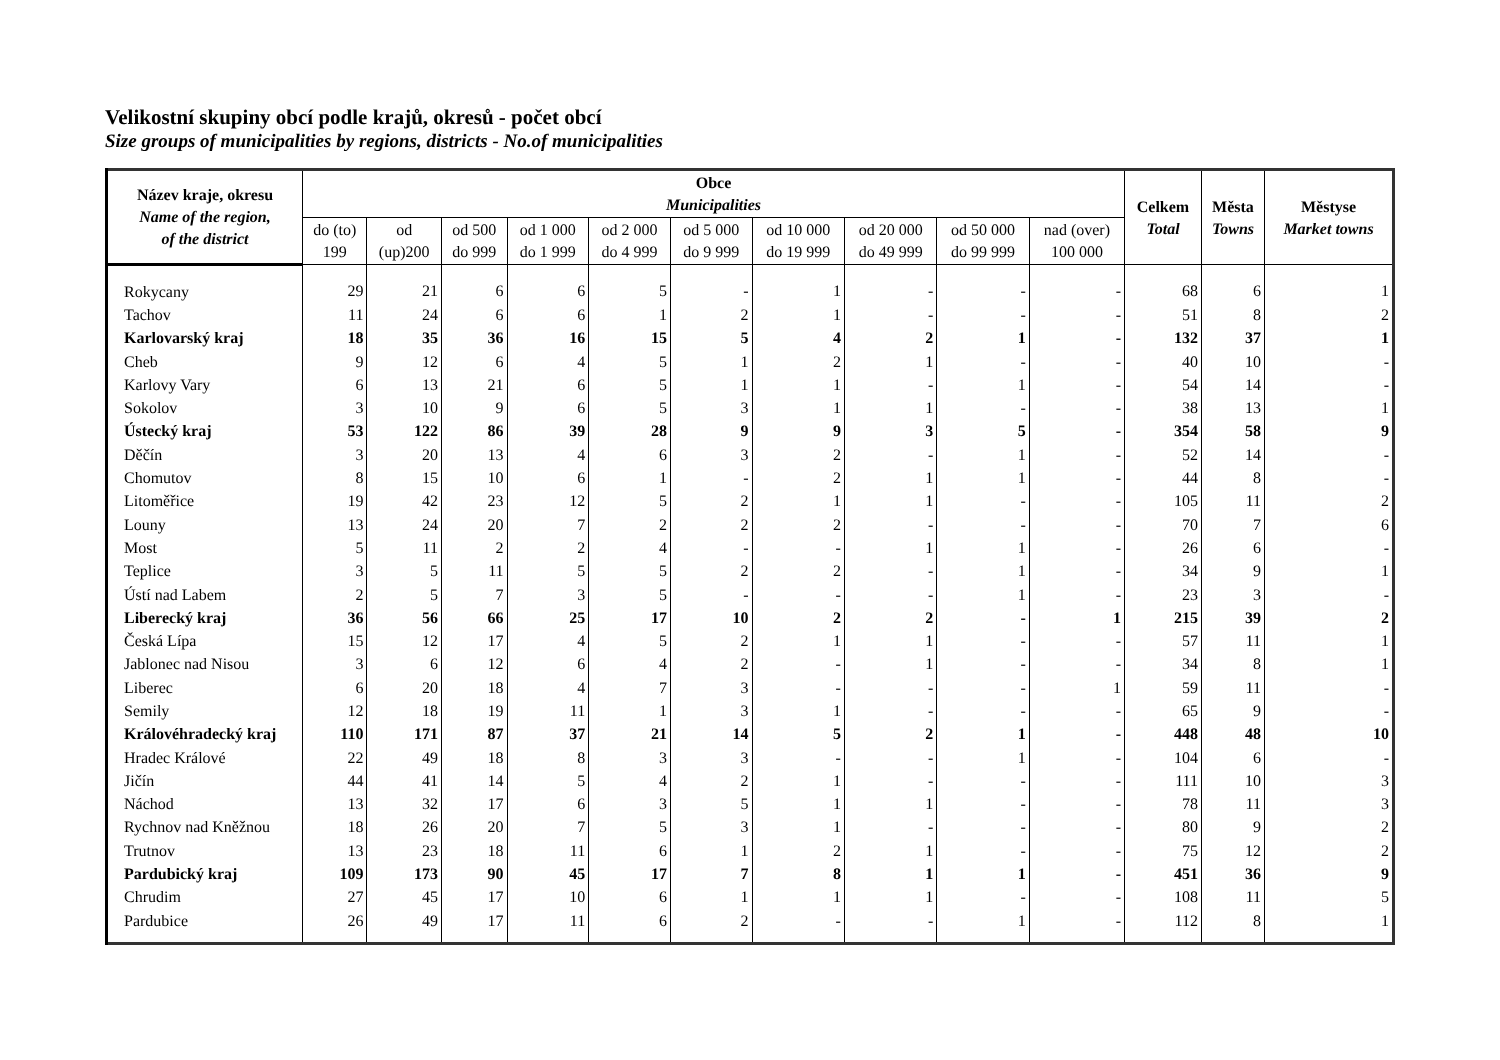Velikostní skupiny obcí podle krajů, okresů - počet obcí
Size groups of municipalities by regions, districts - No.of municipalities
| Název kraje, okresu Name of the region, of the district | Obce Municipalities | | | | | | | | | | Celkem Total | Města Towns | Městyse Market towns |
| --- | --- | --- | --- | --- | --- | --- | --- | --- | --- | --- | --- | --- | --- |
| | do (to) 199 | od (up)200 | od 500 do 999 | od 1 000 do 1 999 | od 2 000 do 4 999 | od 5 000 do 9 999 | od 10 000 do 19 999 | od 20 000 do 49 999 | od 50 000 do 99 999 | nad (over) 100 000 | | | |
| Rokycany | 29 | 21 | 6 | 6 | 5 | - | 1 | - | - | - | 68 | 6 | 1 |
| Tachov | 11 | 24 | 6 | 6 | 1 | 2 | 1 | - | - | - | 51 | 8 | 2 |
| Karlovarský kraj | 18 | 35 | 36 | 16 | 15 | 5 | 4 | 2 | 1 | - | 132 | 37 | 1 |
| Cheb | 9 | 12 | 6 | 4 | 5 | 1 | 2 | 1 | - | - | 40 | 10 | - |
| Karlovy Vary | 6 | 13 | 21 | 6 | 5 | 1 | 1 | - | 1 | - | 54 | 14 | - |
| Sokolov | 3 | 10 | 9 | 6 | 5 | 3 | 1 | 1 | - | - | 38 | 13 | 1 |
| Ústecký kraj | 53 | 122 | 86 | 39 | 28 | 9 | 9 | 3 | 5 | - | 354 | 58 | 9 |
| Děčín | 3 | 20 | 13 | 4 | 6 | 3 | 2 | - | 1 | - | 52 | 14 | - |
| Chomutov | 8 | 15 | 10 | 6 | 1 | - | 2 | 1 | 1 | - | 44 | 8 | - |
| Litoměřice | 19 | 42 | 23 | 12 | 5 | 2 | 1 | 1 | - | - | 105 | 11 | 2 |
| Louny | 13 | 24 | 20 | 7 | 2 | 2 | 2 | - | - | - | 70 | 7 | 6 |
| Most | 5 | 11 | 2 | 2 | 4 | - | - | 1 | 1 | - | 26 | 6 | - |
| Teplice | 3 | 5 | 11 | 5 | 5 | 2 | 2 | - | 1 | - | 34 | 9 | 1 |
| Ústí nad Labem | 2 | 5 | 7 | 3 | 5 | - | - | - | 1 | - | 23 | 3 | - |
| Liberecký kraj | 36 | 56 | 66 | 25 | 17 | 10 | 2 | 2 | - | 1 | 215 | 39 | 2 |
| Česká Lípa | 15 | 12 | 17 | 4 | 5 | 2 | 1 | 1 | - | - | 57 | 11 | 1 |
| Jablonec nad Nisou | 3 | 6 | 12 | 6 | 4 | 2 | - | 1 | - | - | 34 | 8 | 1 |
| Liberec | 6 | 20 | 18 | 4 | 7 | 3 | - | - | - | 1 | 59 | 11 | - |
| Semily | 12 | 18 | 19 | 11 | 1 | 3 | 1 | - | - | - | 65 | 9 | - |
| Královéhradecký kraj | 110 | 171 | 87 | 37 | 21 | 14 | 5 | 2 | 1 | - | 448 | 48 | 10 |
| Hradec Králové | 22 | 49 | 18 | 8 | 3 | 3 | - | - | 1 | - | 104 | 6 | - |
| Jičín | 44 | 41 | 14 | 5 | 4 | 2 | 1 | - | - | - | 111 | 10 | 3 |
| Náchod | 13 | 32 | 17 | 6 | 3 | 5 | 1 | 1 | - | - | 78 | 11 | 3 |
| Rychnov nad Kněžnou | 18 | 26 | 20 | 7 | 5 | 3 | 1 | - | - | - | 80 | 9 | 2 |
| Trutnov | 13 | 23 | 18 | 11 | 6 | 1 | 2 | 1 | - | - | 75 | 12 | 2 |
| Pardubický kraj | 109 | 173 | 90 | 45 | 17 | 7 | 8 | 1 | 1 | - | 451 | 36 | 9 |
| Chrudim | 27 | 45 | 17 | 10 | 6 | 1 | 1 | 1 | - | - | 108 | 11 | 5 |
| Pardubice | 26 | 49 | 17 | 11 | 6 | 2 | - | - | 1 | - | 112 | 8 | 1 |